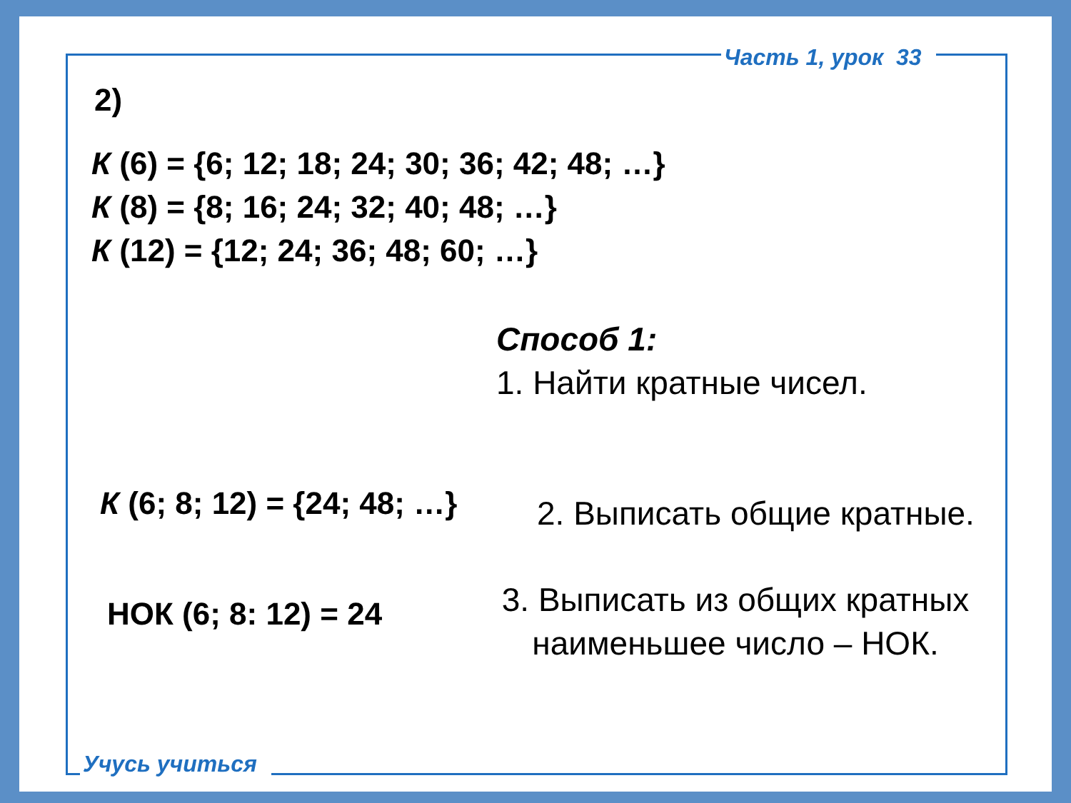Часть 1, урок 33
2)
К (6) = {6; 12; 18; 24; 30; 36; 42; 48; …}
К (8) = {8; 16; 24; 32; 40; 48; …}
К (12) = {12; 24; 36; 48; 60; …}
Способ 1:
1. Найти кратные чисел.
К (6; 8; 12) = {24; 48; …} 2. Выписать общие кратные.
НОК (6; 8: 12) = 24
3. Выписать из общих кратных
наименьшее число – НОК.
Учусь учиться